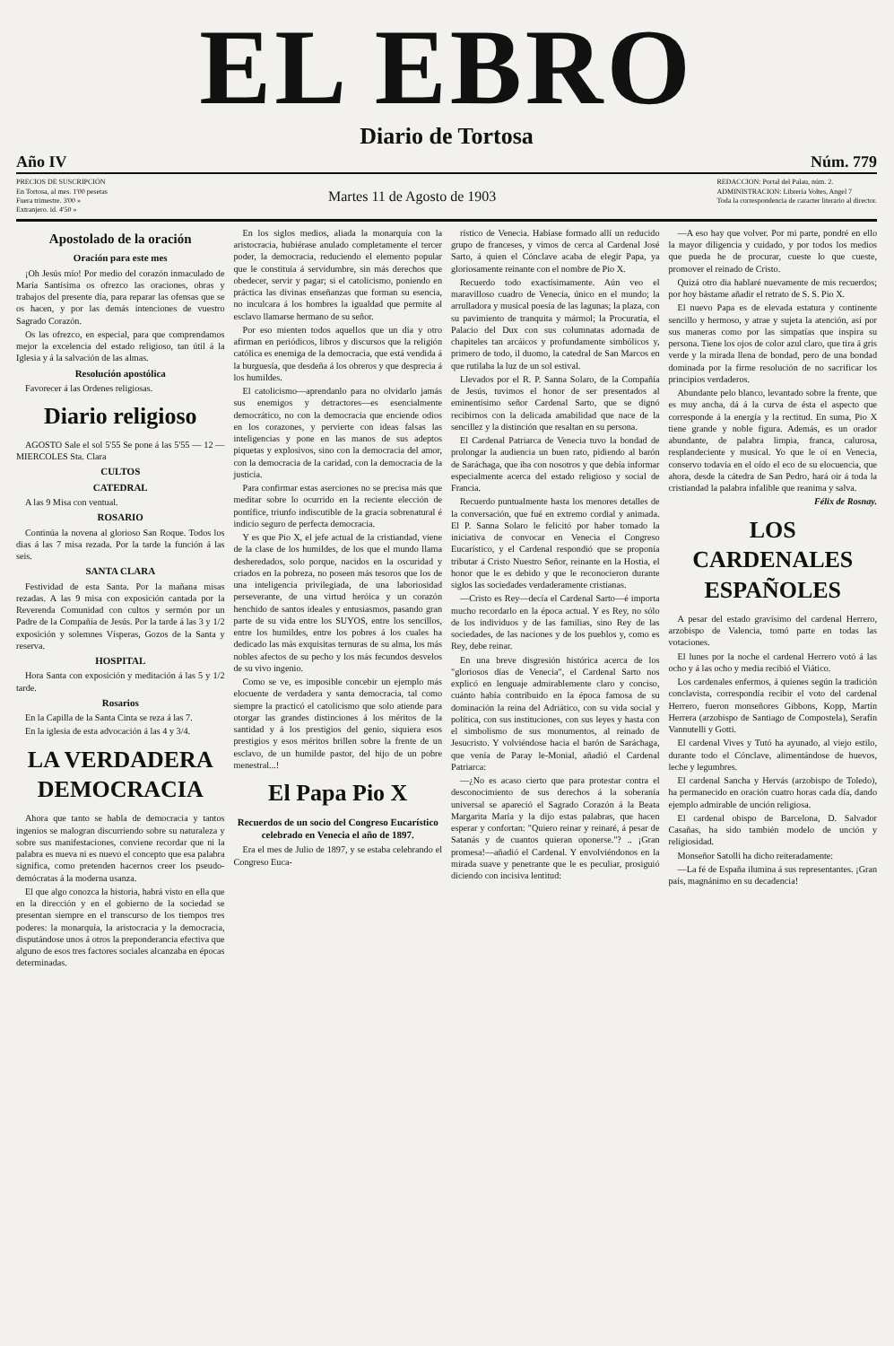EL EBRO
Diario de Tortosa
Año IV Núm. 779
PRECIOS DE SUSCRIPCIÓN
En Tortosa, al mes. 1'00 pesetas
Fuera trimestre. 3'00 »
Extranjero. id. 4'50 »
Martes 11 de Agosto de 1903
REDACCION: Portal del Palau, núm. 2.
ADMINISTRACION: Librería Voltes, Angel 7
Toda la correspondencia de caracter literario al director.
Apostolado de la oración
Oración para este mes
¡Oh Jesús mío! Por medio del corazón inmaculado de María Santísima os ofrezco las oraciones, obras y trabajos del presente día, para reparar las ofensas que se os hacen, y por las demás intenciones de vuestro Sagrado Corazón.
Os las ofrezco, en especial, para que comprendamos mejor la excelencia del estado religioso, tan útil á la Iglesia y á la salvación de las almas.
Resolución apostólica
Favorecer á las Ordenes religiosas.
Diario religioso
AGOSTO Sale el sol 5'55 Se pone á las 5'55 — 12 — MIERCOLES Sta. Clara
CULTOS
CATEDRAL
A las 9 Misa con ventual.
ROSARIO
Continúa la novena al glorioso San Roque. Todos los dias á las 7 misa rezada. Por la tarde la función á las seis.
SANTA CLARA
Festividad de esta Santa. Por la mañana misas rezadas. A las 9 misa con exposición cantada por la Reverenda Comunidad con cultos y sermón por un Padre de la Compañía de Jesús. Por la tarde á las 3 y 1/2 exposición y solemnes Vísperas, Gozos de la Santa y reserva.
HOSPITAL
Hora Santa con exposición y meditación á las 5 y 1/2 tarde.
Rosarios
En la Capilla de la Santa Cinta se reza á las 7.
En la iglesia de esta advocación á las 4 y 3/4.
LA VERDADERA
DEMOCRACIA
Ahora que tanto se habla de democracia y tantos ingenios se malogran discurriendo sobre su naturaleza y sobre sus manifestaciones, conviene recordar que ni la palabra es nueva ni es nuevo el concepto que esa palabra significa, como pretenden hacernos creer los pseudo-demócratas á la moderna usanza.
El que algo conozca la historia, habrá visto en ella que en la dirección y en el gobierno de la sociedad se presentan siempre en el transcurso de los tiempos tres poderes: la monarquía, la aristocracia y la democracia, disputándose unos á otros la preponderancia efectiva que alguno de esos tres factores sociales alcanzaba en épocas determinadas.
En los siglos medios, aliada la monarquía con la aristocracia, hubiérase anulado completamente el tercer poder, la democracia, reduciendo el elemento popular que le constituía á servidumbre, sin más derechos que obedecer, servir y pagar; si el catolicismo, poniendo en práctica las divinas enseñanzas que forman su esencia, no inculcara á los hombres la igualdad que permite al esclavo llamarse hermano de su señor.
Por eso mienten todos aquellos que un día y otro afirman en periódicos, libros y discursos que la religión católica es enemiga de la democracia, que está vendida á la burguesía, que desdeña á los obreros y que desprecia á los humildes.
El catolicismo—aprendanlo para no olvidarlo jamás sus enemigos y detractores—es esencialmente democrático, no con la democracia que enciende odios en los corazones, y pervierte con ideas falsas las inteligencias y pone en las manos de sus adeptos piquetas y explosivos, sino con la democracia del amor, con la democracia de la caridad, con la democracia de la justicia.
Para confirmar estas aserciones no se precisa más que meditar sobre lo ocurrido en la reciente elección de pontífice, triunfo indiscutible de la gracia sobrenatural é indicio seguro de perfecta democracia.
Y es que Pio X, el jefe actual de la cristiandad, viene de la clase de los humildes, de los que el mundo llama desheredados, solo porque, nacidos en la oscuridad y criados en la pobreza, no poseen más tesoros que los de una inteligencia privilegiada, de una laboriosidad perseverante, de una virtud heróica y un corazón henchido de santos ideales y entusiasmos, pasando gran parte de su vida entre los SUYOS, entre los sencillos, entre los humildes, entre los pobres á los cuales ha dedicado las más exquisitas ternuras de su alma, los más nobles afectos de su pecho y los más fecundos desvelos de su vivo ingenio.
Como se ve, es imposible concebir un ejemplo más elocuente de verdadera y santa democracia, tal como siempre la practicó el catolicismo que solo atiende para otorgar las grandes distinciones á los méritos de la santidad y á los prestigios del genio, siquiera esos prestigios y esos méritos brillen sobre la frente de un esclavo, de un humilde pastor, del hijo de un pobre menestral...!
El Papa Pio X
Recuerdos de un socio del Congreso Eucarístico celebrado en Venecia el año de 1897.
Era el mes de Julio de 1897, y se estaba celebrando el Congreso Euca-
rístico de Venecia. Habíase formado allí un reducido grupo de franceses, y vimos de cerca al Cardenal José Sarto, á quien el Cónclave acaba de elegir Papa, ya gloriosamente reinante con el nombre de Pio X.
Recuerdo todo exactísimamente. Aún veo el maravilloso cuadro de Venecia, único en el mundo; la arrulladora y musical poesía de las lagunas; la plaza, con su pavimiento de tranquita y mármol; la Procuratía, el Palacio del Dux con sus columnatas adornada de chapiteles tan arcáicos y profundamente simbólicos y, primero de todo, il duomo, la catedral de San Marcos en que rutilaba la luz de un sol estival.
Llevados por el R. P. Sanna Solaro, de la Compañía de Jesús, tuvimos el honor de ser presentados al eminentísimo señor Cardenal Sarto, que se dignó recibirnos con la delicada amabilidad que nace de la sencillez y la distinción que resaltan en su persona.
El Cardenal Patriarca de Venecia tuvo la bondad de prolongar la audiencia un buen rato, pidiendo al barón de Saráchaga, que iba con nosotros y que debía informar especialmente acerca del estado religioso y social de Francia.
Recuerdo puntualmente hasta los menores detalles de la conversación, que fué en extremo cordial y animada. El P. Sanna Solaro le felicitó por haber tomado la iniciativa de convocar en Venecia el Congreso Eucarístico, y el Cardenal respondió que se proponía tributar á Cristo Nuestro Señor, reinante en la Hostia, el honor que le es debido y que le reconocieron durante siglos las sociedades verdaderamente cristianas.
—Cristo es Rey—decía el Cardenal Sarto—é importa mucho recordarlo en la época actual. Y es Rey, no sólo de los individuos y de las familias, sino Rey de las sociedades, de las naciones y de los pueblos y, como es Rey, debe reinar.
En una breve disgresión histórica acerca de los "gloriosos días de Venecia", el Cardenal Sarto nos explicó en lenguaje admirablemente claro y conciso, cuánto había contribuido en la época famosa de su dominación la reina del Adriático, con su vida social y política, con sus instituciones, con sus leyes y hasta con el simbolismo de sus monumentos, al reinado de Jesucristo. Y volviéndose hacia el barón de Saráchaga, que venía de Paray le-Monial, añadió el Cardenal Patriarca:
—¿No es acaso cierto que para protestar contra el desconocimiento de sus derechos á la soberanía universal se apareció el Sagrado Corazón á la Beata Margarita María y la dijo estas palabras, que hacen esperar y confortan: "Quiero reinar y reinaré, á pesar de Satanás y de cuantos quieran oponerse."? .. ¡Gran promesa!—añadió el Cardenal. Y envolviéndonos en la mirada suave y penetrante que le es peculiar, prosiguió diciendo con incisiva lentitud:
—A eso hay que volver. Por mi parte, pondré en ello la mayor diligencia y cuidado, y por todos los medios que pueda he de procurar, cueste lo que cueste, promover el reinado de Cristo.
Quizá otro dia hablaré nuevamente de mis recuerdos; por hoy bástame añadir el retrato de S. S. Pio X.
El nuevo Papa es de elevada estatura y continente sencillo y hermoso, y atrae y sujeta la atención, así por sus maneras como por las simpatías que inspira su persona. Tiene los ojos de color azul claro, que tira á gris verde y la mirada llena de bondad, pero de una bondad dominada por la firme resolución de no sacrificar los principios verdaderos.
Abundante pelo blanco, levantado sobre la frente, que es muy ancha, dá á la curva de ésta el aspecto que corresponde á la energía y la rectitud. En suma, Pio X tiene grande y noble figura. Además, es un orador abundante, de palabra limpia, franca, calurosa, resplandeciente y musical. Yo que le oí en Venecia, conservo todavía en el oído el eco de su elocuencia, que ahora, desde la cátedra de San Pedro, hará oir á toda la cristiandad la palabra infalible que reanima y salva.
Félix de Rosnay.
LOS CARDENALES
ESPAÑOLES
A pesar del estado gravísimo del cardenal Herrero, arzobispo de Valencia, tomó parte en todas las votaciones.
El lunes por la noche el cardenal Herrero votó á las ocho y á las ocho y media recibió el Viático.
Los cardenales enfermos, á quienes según la tradición conclavista, correspondía recibir el voto del cardenal Herrero, fueron monseñores Gibbons, Kopp, Martín Herrera (arzobispo de Santiago de Compostela), Serafín Vannutelli y Gotti.
El cardenal Vives y Tutó ha ayunado, al viejo estilo, durante todo el Cónclave, alimentándose de huevos, leche y legumbres.
El cardenal Sancha y Hervás (arzobispo de Toledo), ha permanecido en oración cuatro horas cada día, dando ejemplo admirable de unción religiosa.
El cardenal obispo de Barcelona, D. Salvador Casañas, ha sido también modelo de unción y religiosidad.
Monseñor Satolli ha dicho reiteradamente:
—La fé de España ilumina á sus representantes. ¡Gran país, magnánimo en su decadencia!